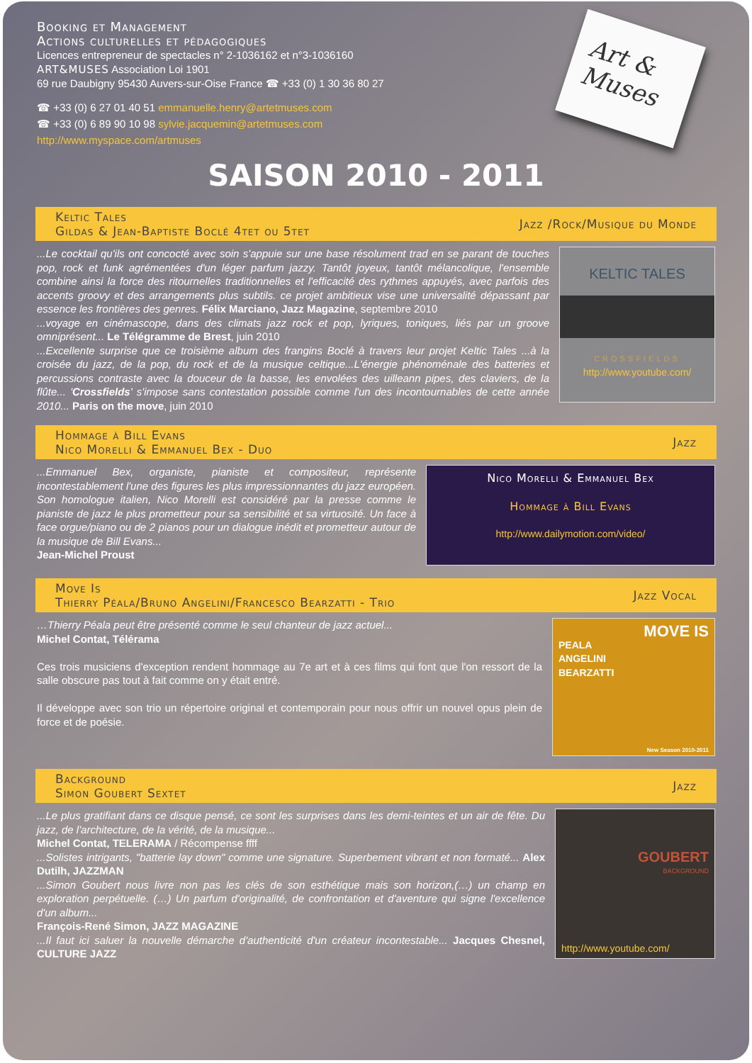Booking et Management
Actions culturelles et pédagogiques
Licences entrepreneur de spectacles n° 2-1036162 et n°3-1036160
ART&MUSES Association Loi 1901
69 rue Daubigny 95430 Auvers-sur-Oise France ☎ +33 (0) 1 30 36 80 27
☎ +33 (0) 6 27 01 40 51 emmanuelle.henry@artetmuses.com
☎ +33 (0) 6 89 90 10 98 sylvie.jacquemin@artetmuses.com
http://www.myspace.com/artmuses
Art &
Muses
SAISON 2010 - 2011
Keltic Tales
Gildas & Jean-Baptiste Boclé 4tet ou 5tet
Jazz /Rock/Musique du Monde
...Le cocktail qu'ils ont concocté avec soin s'appuie sur une base résolument trad en se parant de touches pop, rock et funk agrémentées d'un léger parfum jazzy. Tantôt joyeux, tantôt mélancolique, l'ensemble combine ainsi la force des ritournelles traditionnelles et l'efficacité des rythmes appuyés, avec parfois des accents groovy et des arrangements plus subtils. ce projet ambitieux vise une universalité dépassant par essence les frontières des genres. Félix Marciano, Jazz Magazine, septembre 2010
...voyage en cinémascope, dans des climats jazz rock et pop, lyriques, toniques, liés par un groove omniprésent... Le Télégramme de Brest, juin 2010
...Excellente surprise que ce troisième album des frangins Boclé à travers leur projet Keltic Tales ...à la croisée du jazz, de la pop, du rock et de la musique celtique...L'énergie phénoménale des batteries et percussions contraste avec la douceur de la basse, les envolées des uilleann pipes, des claviers, de la flûte... 'Crossfields' s'impose sans contestation possible comme l'un des incontournables de cette année 2010... Paris on the move, juin 2010
KELTIC TALES
CROSSFIELDS
http://www.youtube.com/
Hommage à Bill Evans
Nico Morelli & Emmanuel Bex - Duo
Jazz
...Emmanuel Bex, organiste, pianiste et compositeur, représente incontestablement l'une des figures les plus impressionnantes du jazz européen. Son homologue italien, Nico Morelli est considéré par la presse comme le pianiste de jazz le plus prometteur pour sa sensibilité et sa virtuosité. Un face à face orgue/piano ou de 2 pianos pour un dialogue inédit et prometteur autour de la musique de Bill Evans...
Jean-Michel Proust
Nico Morelli & Emmanuel Bex
Hommage à Bill Evans
http://www.dailymotion.com/video/
Move Is
Thierry Péala/Bruno Angelini/Francesco Bearzatti - Trio
Jazz Vocal
…Thierry Péala peut être présenté comme le seul chanteur de jazz actuel...
Michel Contat, Télérama
Ces trois musiciens d'exception rendent hommage au 7e art et à ces films qui font que l'on ressort de la salle obscure pas tout à fait comme on y était entré.
Il développe avec son trio un répertoire original et contemporain pour nous offrir un nouvel opus plein de force et de poésie.
MOVE IS
PEALA
ANGELINI
BEARZATTI
New Season 2010-2011
Background
Simon Goubert Sextet
Jazz
...Le plus gratifiant dans ce disque pensé, ce sont les surprises dans les demi-teintes et un air de fête. Du jazz, de l'architecture, de la vérité, de la musique...
Michel Contat, TELERAMA / Récompense ffff
...Solistes intrigants, "batterie lay down" comme une signature. Superbement vibrant et non formaté... Alex Dutilh, JAZZMAN
...Simon Goubert nous livre non pas les clés de son esthétique mais son horizon,(…) un champ en exploration perpétuelle. (…) Un parfum d'originalité, de confrontation et d'aventure qui signe l'excellence d'un album...
François-René Simon, JAZZ MAGAZINE
...Il faut ici saluer la nouvelle démarche d'authenticité d'un créateur incontestable... Jacques Chesnel, CULTURE JAZZ
GOUBERT
BACKGROUND
http://www.youtube.com/